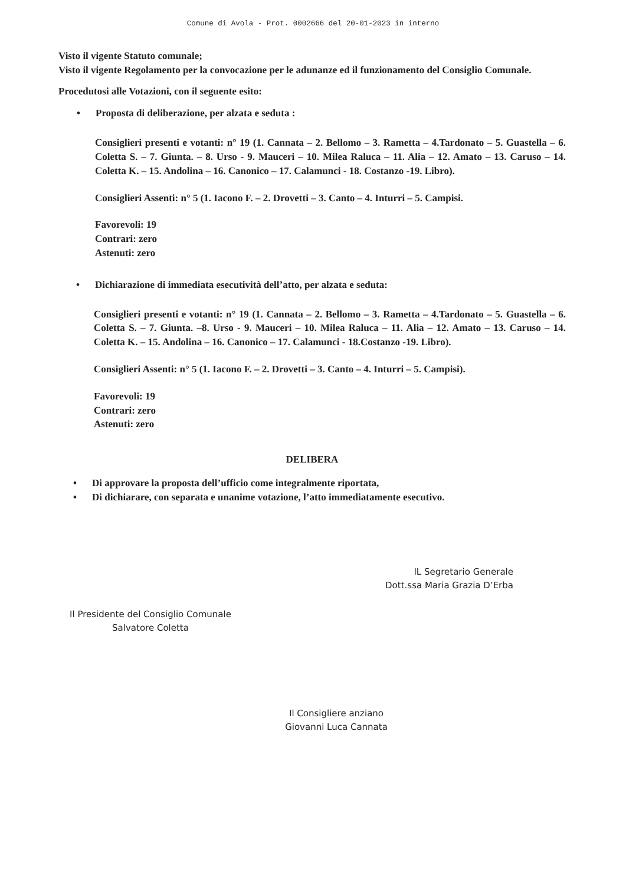Comune di Avola - Prot. 0002666 del 20-01-2023 in interno
Visto il vigente Statuto comunale;
Visto il vigente Regolamento per la convocazione per le adunanze ed il funzionamento del Consiglio Comunale.
Procedutosi alle Votazioni, con il seguente esito:
• Proposta di deliberazione, per alzata e seduta :
Consiglieri presenti e votanti: n° 19 (1. Cannata – 2. Bellomo – 3. Rametta – 4.Tardonato – 5. Guastella – 6. Coletta S. – 7. Giunta. – 8. Urso - 9. Mauceri – 10. Milea Raluca – 11. Alia – 12. Amato – 13. Caruso – 14. Coletta K. – 15. Andolina – 16. Canonico – 17. Calamunci - 18. Costanzo -19. Libro).
Consiglieri Assenti: n° 5 (1. Iacono F. – 2. Drovetti – 3. Canto – 4. Inturri – 5. Campisi.
Favorevoli: 19
Contrari: zero
Astenuti: zero
• Dichiarazione di immediata esecutività dell’atto, per alzata e seduta:
Consiglieri presenti e votanti: n° 19 (1. Cannata – 2. Bellomo – 3. Rametta – 4.Tardonato – 5. Guastella – 6. Coletta S. – 7. Giunta. –8. Urso - 9. Mauceri – 10. Milea Raluca – 11. Alia – 12. Amato – 13. Caruso – 14. Coletta K. – 15. Andolina – 16. Canonico – 17. Calamunci - 18.Costanzo -19. Libro).
Consiglieri Assenti: n° 5 (1. Iacono F. – 2. Drovetti – 3. Canto – 4. Inturri – 5. Campisi).
Favorevoli: 19
Contrari: zero
Astenuti: zero
DELIBERA
• Di approvare la proposta dell’ufficio come integralmente riportata,
• Di dichiarare, con separata e unanime votazione, l’atto immediatamente esecutivo.
IL Segretario Generale
Dott.ssa Maria Grazia D’Erba
Il Presidente del Consiglio Comunale
Salvatore Coletta
Il Consigliere anziano
Giovanni Luca Cannata